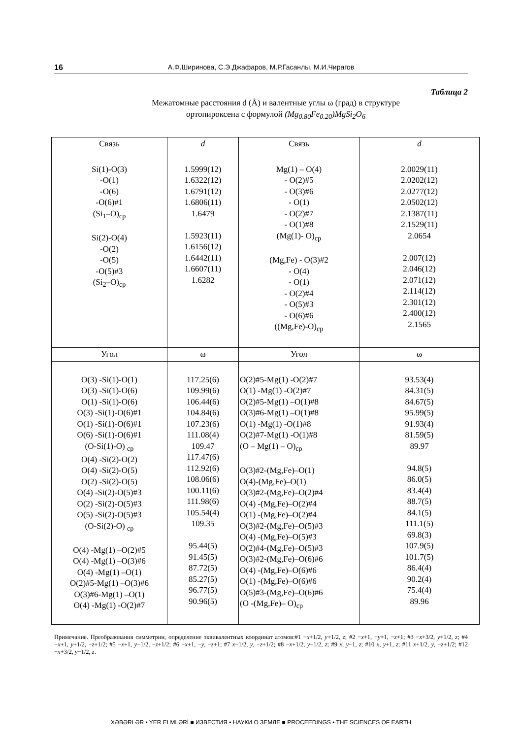16 А.Ф.Ширинова, С.Э.Джафаров, М.Р.Гасанлы, М.И.Чирагов
Таблица 2
Межатомные расстояния d (Å) и валентные углы ω (град) в структуре
ортопироксена с формулой (Mg<sub>0.80</sub>Fe<sub>0.20</sub>)MgSi<sub>2</sub>O<sub>6</sub>
| Связь | d | Связь | d |
| --- | --- | --- | --- |
| Si(1)-O(3) -O(1) -O(6) -O(6)#1 (Si<sub>1</sub>–O)<sub>ср</sub> Si(2)-O(4) -O(2) -O(5) -O(5)#3 (Si<sub>2</sub>–O)<sub>ср</sub> | 1.5999(12) 1.6322(12) 1.6791(12) 1.6806(11) 1.6479 1.5923(11) 1.6156(12) 1.6442(11) 1.6607(11) 1.6282 | Mg(1) – O(4) - O(2)#5 - O(3)#6 - O(1) - O(2)#7 - O(1)#8 (Mg(1)- O)<sub>ср</sub> (Mg,Fe) - O(3)#2 - O(4) - O(1) - O(2)#4 - O(5)#3 - O(6)#6 ((Mg,Fe)-O)<sub>ср</sub> | 2.0029(11) 2.0202(12) 2.0277(12) 2.0502(12) 2.1387(11) 2.1529(11) 2.0654 2.007(12) 2.046(12) 2.071(12) 2.114(12) 2.301(12) 2.400(12) 2.1565 |
| Угол | ω | Угол | ω |
| O(3) -Si(1)-O(1) O(3) -Si(1)-O(6) O(1) -Si(1)-O(6) O(3) -Si(1)-O(6)#1 O(1) -Si(1)-O(6)#1 O(6) -Si(1)-O(6)#1 (O-Si(1)-O) <sub>ср</sub> O(4) -Si(2)-O(2) O(4) -Si(2)-O(5) O(2) -Si(2)-O(5) O(4) -Si(2)-O(5)#3 O(2) -Si(2)-O(5)#3 O(5) -Si(2)-O(5)#3 (O-Si(2)-O) <sub>ср</sub> O(4) -Mg(1) –O(2)#5 O(4) -Mg(1) –O(3)#6 O(4) -Mg(1) –O(1) O(2)#5-Mg(1) –O(3)#6 O(3)#6-Mg(1) –O(1) O(4) -Mg(1) -O(2)#7 | 117.25(6) 109.99(6) 106.44(6) 104.84(6) 107.23(6) 111.08(4) 109.47 117.47(6) 112.92(6) 108.06(6) 100.11(6) 111.98(6) 105.54(4) 109.35 95.44(5) 91.45(5) 87.72(5) 85.27(5) 96.77(5) 90.96(5) | O(2)#5-Mg(1) -O(2)#7 O(1) -Mg(1) -O(2)#7 O(2)#5-Mg(1) –O(1)#8 O(3)#6-Mg(1) –O(1)#8 O(1) -Mg(1) -O(1)#8 O(2)#7-Mg(1) -O(1)#8 (O – Mg(1) – O)<sub>ср</sub> O(3)#2-(Mg,Fe)–O(1) O(4)-(Mg,Fe)–O(1) O(3)#2-(Mg,Fe)–O(2)#4 O(4) -(Mg,Fe)–O(2)#4 O(1) -(Mg,Fe)–O(2)#4 O(3)#2-(Mg,Fe)–O(5)#3 O(4) -(Mg,Fe)–O(5)#3 O(2)#4-(Mg,Fe)–O(5)#3 O(3)#2-(Mg,Fe)–O(6)#6 O(4) -(Mg,Fe)–O(6)#6 O(1) -(Mg,Fe)–O(6)#6 O(5)#3-(Mg,Fe)–O(6)#6 (O -(Mg,Fe)– O)<sub>ср</sub> | 93.53(4) 84.31(5) 84.67(5) 95.99(5) 91.93(4) 81.59(5) 89.97 94.8(5) 86.0(5) 83.4(4) 88.7(5) 84.1(5) 111.1(5) 69.8(3) 107.9(5) 101.7(5) 86.4(4) 90.2(4) 75.4(4) 89.96 |
Примечание. Преобразования симметрии, определение эквивалентных координат атомов:#1 −x+1/2, y+1/2, z; #2 −x+1, −y+1, −z+1; #3 −x+3/2, y+1/2, z; #4 −x+1, y+1/2, −z+1/2; #5 −x+1, y−1/2, −z+1/2; #6 −x+1, −y, −z+1; #7 x−1/2, y, −z+1/2; #8 −x+1/2, y−1/2, z; #9 x, y−1, z; #10 x, y+1, z; #11 x+1/2, y, −z+1/2; #12 −x+3/2, y−1/2, z.
XƏBƏRLƏR • YER ELMLƏRİ ■ ИЗВЕСТИЯ • НАУКИ О ЗЕМЛЕ ■ PROCEEDINGS • THE SCIENCES OF EARTH